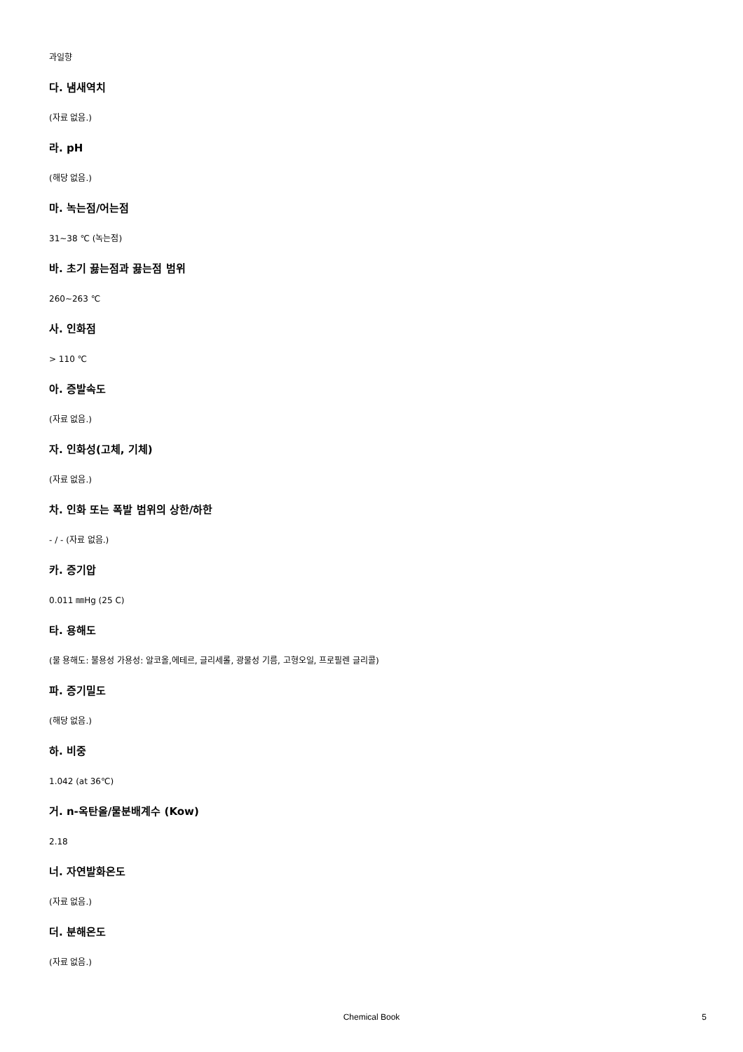과일향
다. 냄새역치
(자료 없음.)
라. pH
(해당 없음.)
마. 녹는점/어는점
31~38 ℃ (녹는점)
바. 초기 끓는점과 끓는점 범위
260~263 ℃
사. 인화점
> 110 ℃
아. 증발속도
(자료 없음.)
자. 인화성(고체, 기체)
(자료 없음.)
차. 인화 또는 폭발 범위의 상한/하한
- / - (자료 없음.)
카. 증기압
0.011 ㎜Hg (25 C)
타. 용해도
(물 용해도: 불용성 가용성: 알코올,에테르, 글리세롤, 광물성 기름, 고형오일, 프로필렌 글리콜)
파. 증기밀도
(해당 없음.)
하. 비중
1.042 (at 36℃)
거. n-옥탄올/물분배계수 (Kow)
2.18
너. 자연발화온도
(자료 없음.)
더. 분해온도
(자료 없음.)
Chemical Book
5